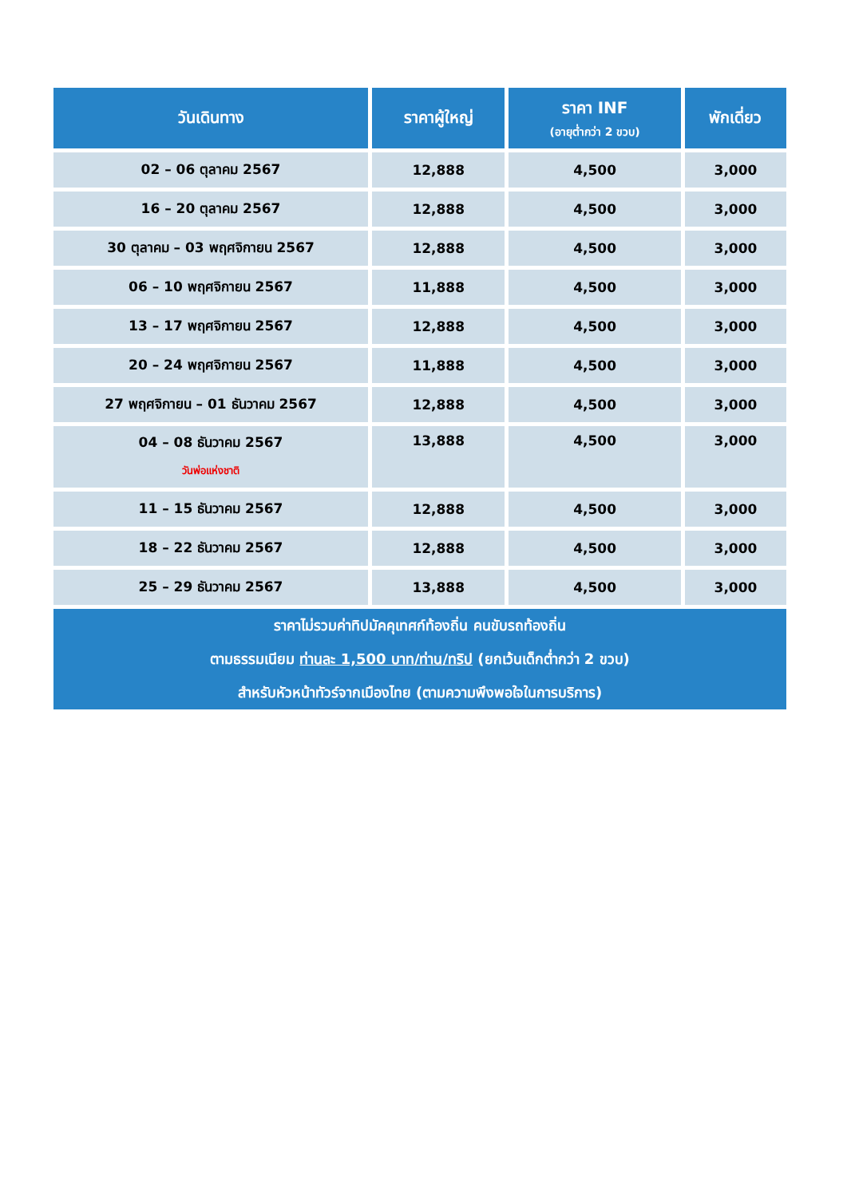| วันเดินทาง | ราคาผู้ใหญ่ | ราคา INF (อายุต่ำกว่า 2 ขวบ) | พักเดี่ยว |
| --- | --- | --- | --- |
| 02 – 06 ตุลาคม 2567 | 12,888 | 4,500 | 3,000 |
| 16 – 20 ตุลาคม 2567 | 12,888 | 4,500 | 3,000 |
| 30 ตุลาคม – 03 พฤศจิกายน 2567 | 12,888 | 4,500 | 3,000 |
| 06 – 10 พฤศจิกายน 2567 | 11,888 | 4,500 | 3,000 |
| 13 – 17 พฤศจิกายน 2567 | 12,888 | 4,500 | 3,000 |
| 20 – 24 พฤศจิกายน 2567 | 11,888 | 4,500 | 3,000 |
| 27 พฤศจิกายน – 01 ธันวาคม 2567 | 12,888 | 4,500 | 3,000 |
| 04 – 08 ธันวาคม 2567 วันพ่อแห่งชาติ | 13,888 | 4,500 | 3,000 |
| 11 – 15 ธันวาคม 2567 | 12,888 | 4,500 | 3,000 |
| 18 – 22 ธันวาคม 2567 | 12,888 | 4,500 | 3,000 |
| 25 – 29 ธันวาคม 2567 | 13,888 | 4,500 | 3,000 |
| ราคาไม่รวมค่าทิปมัคคุเทศก์ท้องถิ่น คนขับรถท้องถิ่น ตามธรรมเนียม ท่านละ 1,500 บาท/ท่าน/ทริป (ยกเว้นเด็กต่ำกว่า 2 ขวบ) สำหรับหัวหน้าทัวร์จากเมืองไทย (ตามความพึงพอใจในการบริการ) | | | |